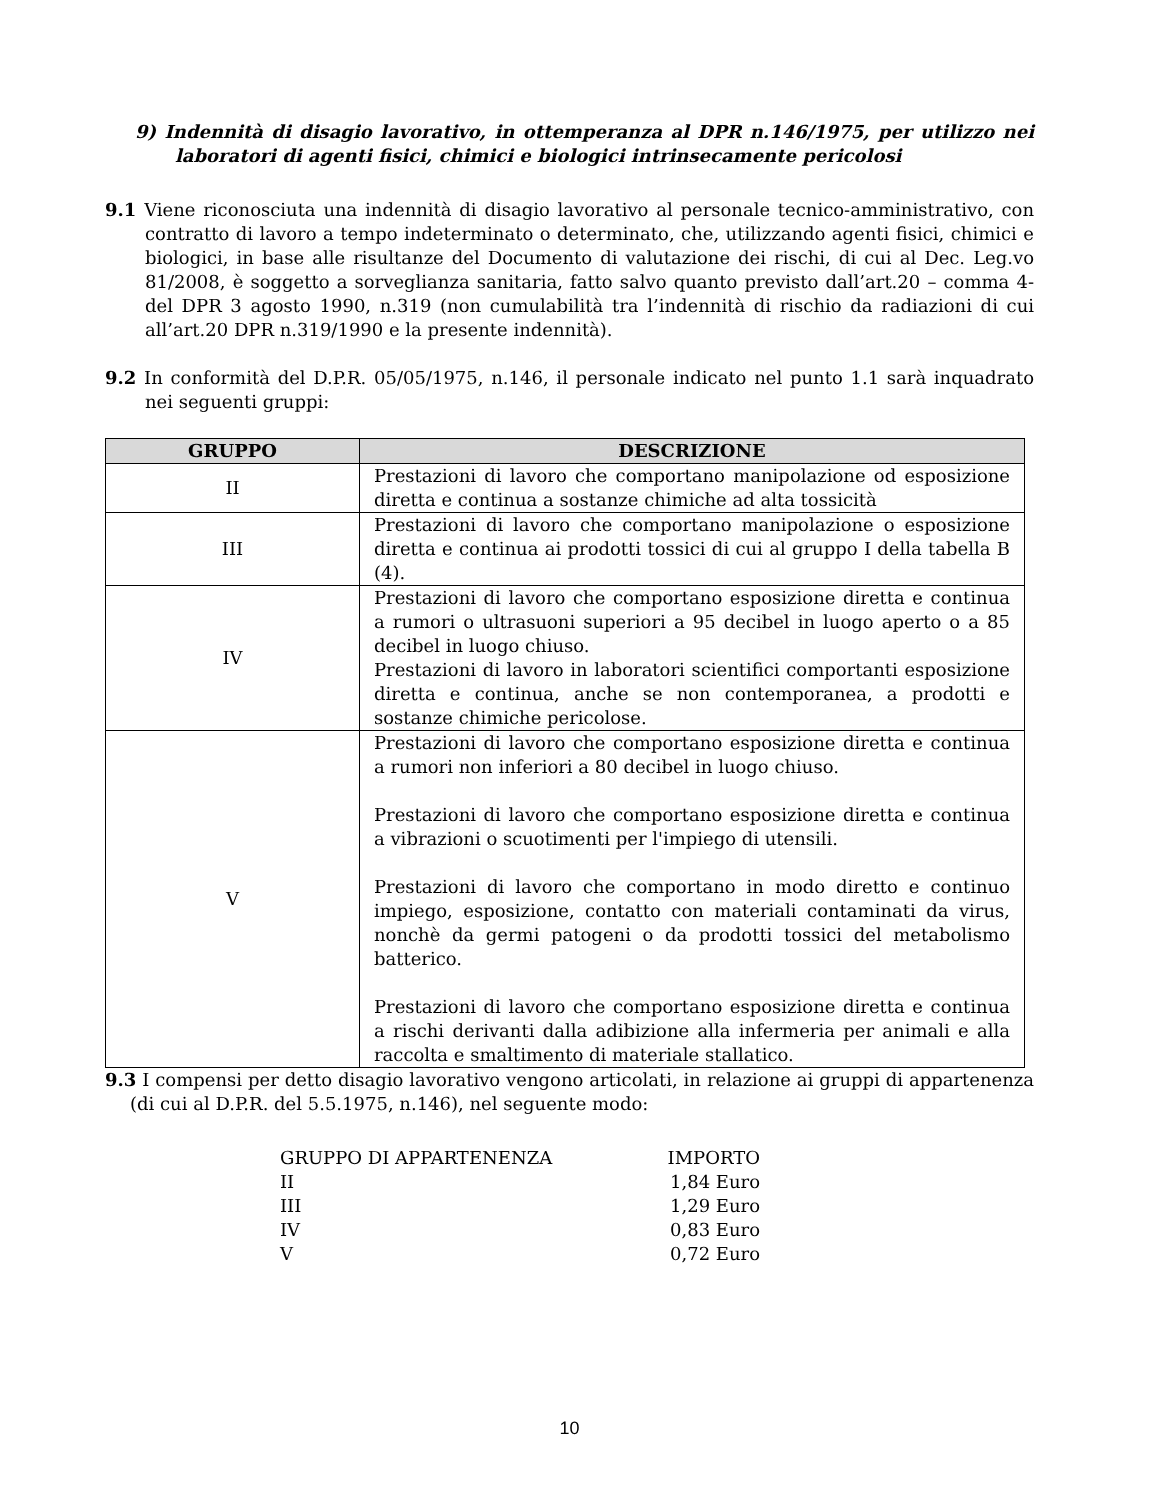9) Indennità di disagio lavorativo, in ottemperanza al DPR n.146/1975, per utilizzo nei laboratori di agenti fisici, chimici e biologici intrinsecamente pericolosi
9.1 Viene riconosciuta una indennità di disagio lavorativo al personale tecnico-amministrativo, con contratto di lavoro a tempo indeterminato o determinato, che, utilizzando agenti fisici, chimici e biologici, in base alle risultanze del Documento di valutazione dei rischi, di cui al Dec. Leg.vo 81/2008, è soggetto a sorveglianza sanitaria, fatto salvo quanto previsto dall’art.20 – comma 4- del DPR 3 agosto 1990, n.319 (non cumulabilità tra l’indennità di rischio da radiazioni di cui all’art.20 DPR n.319/1990 e la presente indennità).
9.2 In conformità del D.P.R. 05/05/1975, n.146, il personale indicato nel punto 1.1 sarà inquadrato nei seguenti gruppi:
| GRUPPO | DESCRIZIONE |
| --- | --- |
| II | Prestazioni di lavoro che comportano manipolazione od esposizione diretta e continua a sostanze chimiche ad alta tossicità |
| III | Prestazioni di lavoro che comportano manipolazione o esposizione diretta e continua ai prodotti tossici di cui al gruppo I della tabella B (4). |
| IV | Prestazioni di lavoro che comportano esposizione diretta e continua a rumori o ultrasuoni superiori a 95 decibel in luogo aperto o a 85 decibel in luogo chiuso. Prestazioni di lavoro in laboratori scientifici comportanti esposizione diretta e continua, anche se non contemporanea, a prodotti e sostanze chimiche pericolose. |
| V | Prestazioni di lavoro che comportano esposizione diretta e continua a rumori non inferiori a 80 decibel in luogo chiuso. Prestazioni di lavoro che comportano esposizione diretta e continua a vibrazioni o scuotimenti per l'impiego di utensili. Prestazioni di lavoro che comportano in modo diretto e continuo impiego, esposizione, contatto con materiali contaminati da virus, nonchè da germi patogeni o da prodotti tossici del metabolismo batterico. Prestazioni di lavoro che comportano esposizione diretta e continua a rischi derivanti dalla adibizione alla infermeria per animali e alla raccolta e smaltimento di materiale stallatico. |
9.3 I compensi per detto disagio lavorativo vengono articolati, in relazione ai gruppi di appartenenza (di cui al D.P.R. del 5.5.1975, n.146), nel seguente modo:
| GRUPPO DI APPARTENENZA | IMPORTO |
| II | 1,84 Euro |
| III | 1,29 Euro |
| IV | 0,83 Euro |
| V | 0,72 Euro |
10